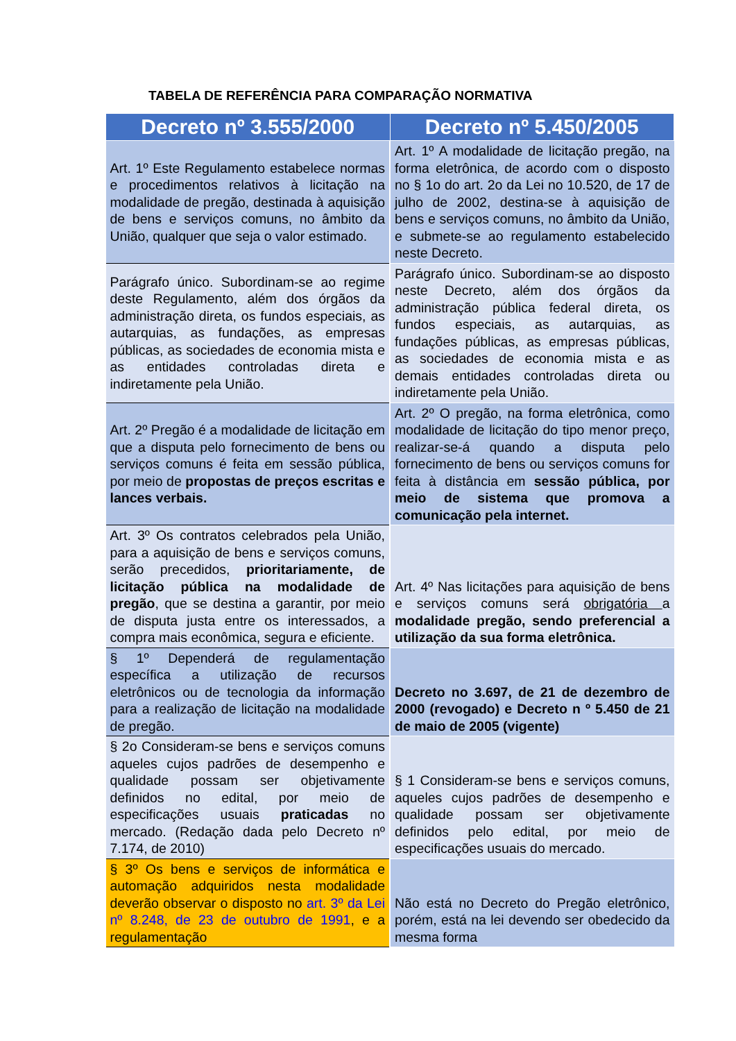TABELA DE REFERÊNCIA PARA COMPARAÇÃO NORMATIVA
| Decreto nº 3.555/2000 | Decreto nº 5.450/2005 |
| --- | --- |
| Art. 1º Este Regulamento estabelece normas e procedimentos relativos à licitação na modalidade de pregão, destinada à aquisição de bens e serviços comuns, no âmbito da União, qualquer que seja o valor estimado. | Art. 1º A modalidade de licitação pregão, na forma eletrônica, de acordo com o disposto no § 1o do art. 2o da Lei no 10.520, de 17 de julho de 2002, destina-se à aquisição de bens e serviços comuns, no âmbito da União, e submete-se ao regulamento estabelecido neste Decreto. |
| Parágrafo único. Subordinam-se ao regime deste Regulamento, além dos órgãos da administração direta, os fundos especiais, as autarquias, as fundações, as empresas públicas, as sociedades de economia mista e as entidades controladas direta e indiretamente pela União. | Parágrafo único. Subordinam-se ao disposto neste Decreto, além dos órgãos da administração pública federal direta, os fundos especiais, as autarquias, as fundações públicas, as empresas públicas, as sociedades de economia mista e as demais entidades controladas direta ou indiretamente pela União. |
| Art. 2º Pregão é a modalidade de licitação em que a disputa pelo fornecimento de bens ou serviços comuns é feita em sessão pública, por meio de propostas de preços escritas e lances verbais. | Art. 2º O pregão, na forma eletrônica, como modalidade de licitação do tipo menor preço, realizar-se-á quando a disputa pelo fornecimento de bens ou serviços comuns for feita à distância em sessão pública, por meio de sistema que promova a comunicação pela internet. |
| Art. 3º Os contratos celebrados pela União, para a aquisição de bens e serviços comuns, serão precedidos, prioritariamente, de licitação pública na modalidade de pregão , que se destina a garantir, por meio de disputa justa entre os interessados, a compra mais econômica, segura e eficiente. | Art. 4º Nas licitações para aquisição de bens e serviços comuns será obrigatória a modalidade pregão, sendo preferencial a utilização da sua forma eletrônica. |
| § 1º Dependerá de regulamentação específica a utilização de recursos eletrônicos ou de tecnologia da informação para a realização de licitação na modalidade de pregão. | Decreto no 3.697, de 21 de dezembro de 2000 (revogado) e Decreto n º 5.450 de 21 de maio de 2005 (vigente) |
| § 2o Consideram-se bens e serviços comuns aqueles cujos padrões de desempenho e qualidade possam ser objetivamente definidos no edital, por meio de especificações usuais praticadas no mercado. (Redação dada pelo Decreto nº 7.174, de 2010) | § 1 Consideram-se bens e serviços comuns, aqueles cujos padrões de desempenho e qualidade possam ser objetivamente definidos pelo edital, por meio de especificações usuais do mercado. |
| § 3º Os bens e serviços de informática e automação adquiridos nesta modalidade deverão observar o disposto no art. 3º da Lei nº 8.248, de 23 de outubro de 1991 , e a regulamentação | Não está no Decreto do Pregão eletrônico, porém, está na lei devendo ser obedecido da mesma forma |